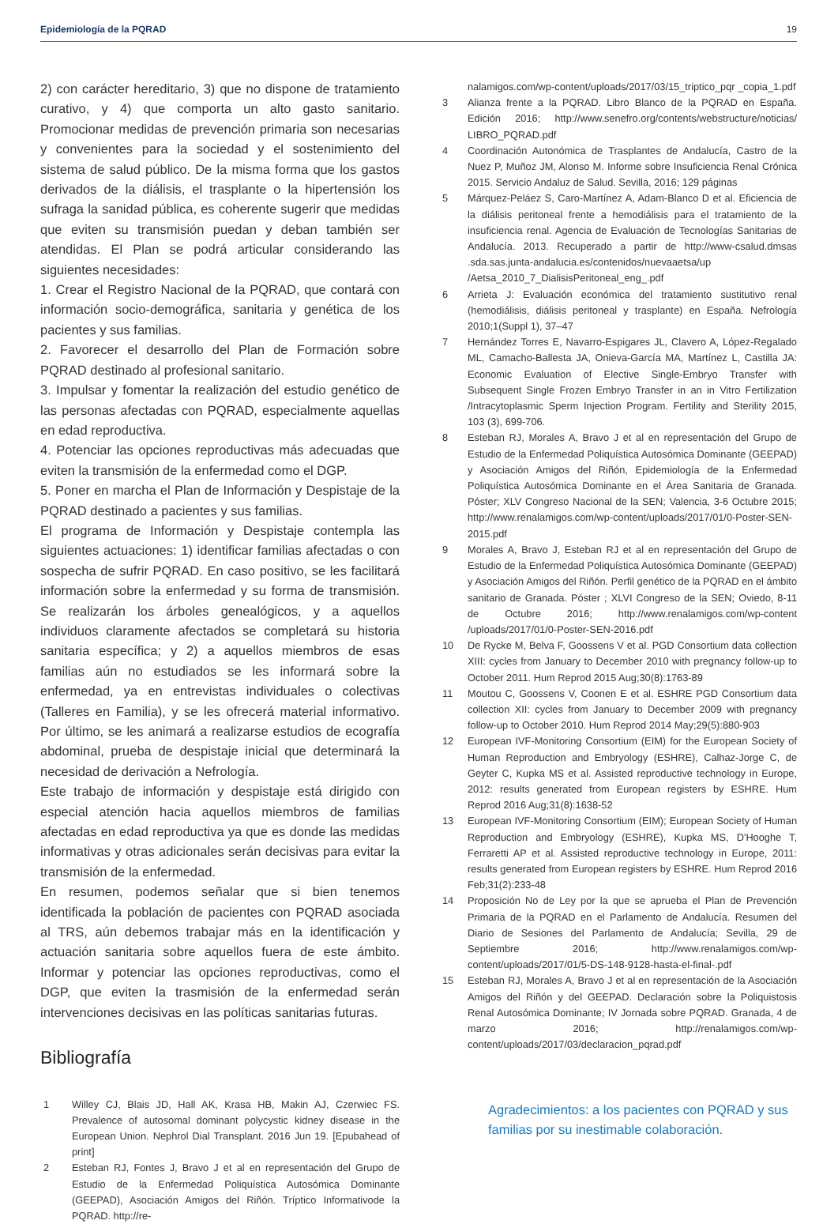Epidemiología de la PQRAD 19
2) con carácter hereditario, 3) que no dispone de tratamiento curativo, y 4) que comporta un alto gasto sanitario. Promocionar medidas de prevención primaria son necesarias y convenientes para la sociedad y el sostenimiento del sistema de salud público. De la misma forma que los gastos derivados de la diálisis, el trasplante o la hipertensión los sufraga la sanidad pública, es coherente sugerir que medidas que eviten su transmisión puedan y deban también ser atendidas. El Plan se podrá articular considerando las siguientes necesidades:
1. Crear el Registro Nacional de la PQRAD, que contará con información socio-demográfica, sanitaria y genética de los pacientes y sus familias.
2. Favorecer el desarrollo del Plan de Formación sobre PQRAD destinado al profesional sanitario.
3. Impulsar y fomentar la realización del estudio genético de las personas afectadas con PQRAD, especialmente aquellas en edad reproductiva.
4. Potenciar las opciones reproductivas más adecuadas que eviten la transmisión de la enfermedad como el DGP.
5. Poner en marcha el Plan de Información y Despistaje de la PQRAD destinado a pacientes y sus familias.
El programa de Información y Despistaje contempla las siguientes actuaciones: 1) identificar familias afectadas o con sospecha de sufrir PQRAD. En caso positivo, se les facilitará información sobre la enfermedad y su forma de transmisión. Se realizarán los árboles genealógicos, y a aquellos individuos claramente afectados se completará su historia sanitaria específica; y 2) a aquellos miembros de esas familias aún no estudiados se les informará sobre la enfermedad, ya en entrevistas individuales o colectivas (Talleres en Familia), y se les ofrecerá material informativo. Por último, se les animará a realizarse estudios de ecografía abdominal, prueba de despistaje inicial que determinará la necesidad de derivación a Nefrología.
Este trabajo de información y despistaje está dirigido con especial atención hacia aquellos miembros de familias afectadas en edad reproductiva ya que es donde las medidas informativas y otras adicionales serán decisivas para evitar la transmisión de la enfermedad.
En resumen, podemos señalar que si bien tenemos identificada la población de pacientes con PQRAD asociada al TRS, aún debemos trabajar más en la identificación y actuación sanitaria sobre aquellos fuera de este ámbito. Informar y potenciar las opciones reproductivas, como el DGP, que eviten la trasmisión de la enfermedad serán intervenciones decisivas en las políticas sanitarias futuras.
Bibliografía
1 Willey CJ, Blais JD, Hall AK, Krasa HB, Makin AJ, Czerwiec FS. Prevalence of autosomal dominant polycystic kidney disease in the European Union. Nephrol Dial Transplant. 2016 Jun 19. [Epubahead of print]
2 Esteban RJ, Fontes J, Bravo J et al en representación del Grupo de Estudio de la Enfermedad Poliquística Autosómica Dominante (GEEPAD), Asociación Amigos del Riñón. Tríptico Informativode la PQRAD. http://re-
nalamigos.com/wp-content/uploads/2017/03/15_triptico_pqr _copia_1.pdf
3 Alianza frente a la PQRAD. Libro Blanco de la PQRAD en España. Edición 2016; http://www.senefro.org/contents/webstructure/noticias/ LIBRO_PQRAD.pdf
4 Coordinación Autonómica de Trasplantes de Andalucía, Castro de la Nuez P, Muñoz JM, Alonso M. Informe sobre Insuficiencia Renal Crónica 2015. Servicio Andaluz de Salud. Sevilla, 2016; 129 páginas
5 Márquez-Peláez S, Caro-Martínez A, Adam-Blanco D et al. Eficiencia de la diálisis peritoneal frente a hemodiálisis para el tratamiento de la insuficiencia renal. Agencia de Evaluación de Tecnologías Sanitarias de Andalucía. 2013. Recuperado a partir de http://www-csalud.dmsas .sda.sas.junta-andalucia.es/contenidos/nuevaaetsa/up /Aetsa_2010_7_DialisisPeritoneal_eng_.pdf
6 Arrieta J: Evaluación económica del tratamiento sustitutivo renal (hemodiálisis, diálisis peritoneal y trasplante) en España. Nefrología 2010;1(Suppl 1), 37–47
7 Hernández Torres E, Navarro-Espigares JL, Clavero A, López-Regalado ML, Camacho-Ballesta JA, Onieva-García MA, Martínez L, Castilla JA: Economic Evaluation of Elective Single-Embryo Transfer with Subsequent Single Frozen Embryo Transfer in an in Vitro Fertilization /Intracytoplasmic Sperm Injection Program. Fertility and Sterility 2015, 103 (3), 699-706.
8 Esteban RJ, Morales A, Bravo J et al en representación del Grupo de Estudio de la Enfermedad Poliquística Autosómica Dominante (GEEPAD) y Asociación Amigos del Riñón, Epidemiología de la Enfermedad Poliquística Autosómica Dominante en el Área Sanitaria de Granada. Póster; XLV Congreso Nacional de la SEN; Valencia, 3-6 Octubre 2015; http://www.renalamigos.com/wp-content/uploads/2017/01/0-Poster-SEN-2015.pdf
9 Morales A, Bravo J, Esteban RJ et al en representación del Grupo de Estudio de la Enfermedad Poliquística Autosómica Dominante (GEEPAD) y Asociación Amigos del Riñón. Perfil genético de la PQRAD en el ámbito sanitario de Granada. Póster ; XLVI Congreso de la SEN; Oviedo, 8-11 de Octubre 2016; http://www.renalamigos.com/wp-content /uploads/2017/01/0-Poster-SEN-2016.pdf
10 De Rycke M, Belva F, Goossens V et al. PGD Consortium data collection XIII: cycles from January to December 2010 with pregnancy follow-up to October 2011. Hum Reprod 2015 Aug;30(8):1763-89
11 Moutou C, Goossens V, Coonen E et al. ESHRE PGD Consortium data collection XII: cycles from January to December 2009 with pregnancy follow-up to October 2010. Hum Reprod 2014 May;29(5):880-903
12 European IVF-Monitoring Consortium (EIM) for the European Society of Human Reproduction and Embryology (ESHRE), Calhaz-Jorge C, de Geyter C, Kupka MS et al. Assisted reproductive technology in Europe, 2012: results generated from European registers by ESHRE. Hum Reprod 2016 Aug;31(8):1638-52
13 European IVF-Monitoring Consortium (EIM); European Society of Human Reproduction and Embryology (ESHRE), Kupka MS, D'Hooghe T, Ferraretti AP et al. Assisted reproductive technology in Europe, 2011: results generated from European registers by ESHRE. Hum Reprod 2016 Feb;31(2):233-48
14 Proposición No de Ley por la que se aprueba el Plan de Prevención Primaria de la PQRAD en el Parlamento de Andalucía. Resumen del Diario de Sesiones del Parlamento de Andalucía; Sevilla, 29 de Septiembre 2016; http://www.renalamigos.com/wp-content/uploads/2017/01/5-DS-148-9128-hasta-el-final-.pdf
15 Esteban RJ, Morales A, Bravo J et al en representación de la Asociación Amigos del Riñón y del GEEPAD. Declaración sobre la Poliquistosis Renal Autosómica Dominante; IV Jornada sobre PQRAD. Granada, 4 de marzo 2016; http://renalamigos.com/wp-content/uploads/2017/03/declaracion_pqrad.pdf
Agradecimientos: a los pacientes con PQRAD y sus familias por su inestimable colaboración.